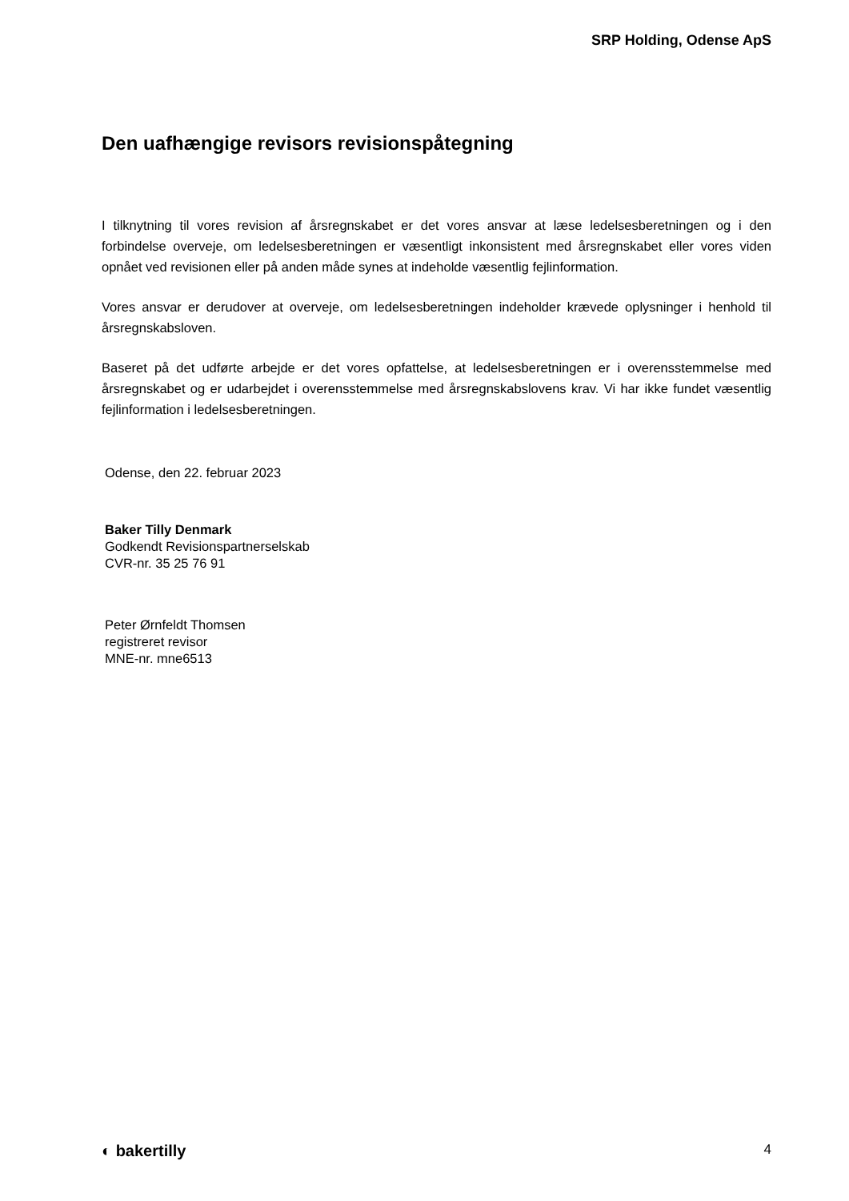SRP Holding, Odense ApS
Den uafhængige revisors revisionspåtegning
I tilknytning til vores revision af årsregnskabet er det vores ansvar at læse ledelsesberetningen og i den forbindelse overveje, om ledelsesberetningen er væsentligt inkonsistent med årsregnskabet eller vores viden opnået ved revisionen eller på anden måde synes at indeholde væsentlig fejlinformation.
Vores ansvar er derudover at overveje, om ledelsesberetningen indeholder krævede oplysninger i henhold til årsregnskabsloven.
Baseret på det udførte arbejde er det vores opfattelse, at ledelsesberetningen er i overensstemmelse med årsregnskabet og er udarbejdet i overensstemmelse med årsregnskabslovens krav. Vi har ikke fundet væsentlig fejlinformation i ledelsesberetningen.
Odense, den 22. februar 2023
Baker Tilly Denmark
Godkendt Revisionspartnerselskab
CVR-nr. 35 25 76 91
Peter Ørnfeldt Thomsen
registreret revisor
MNE-nr. mne6513
◐ bakertilly 4